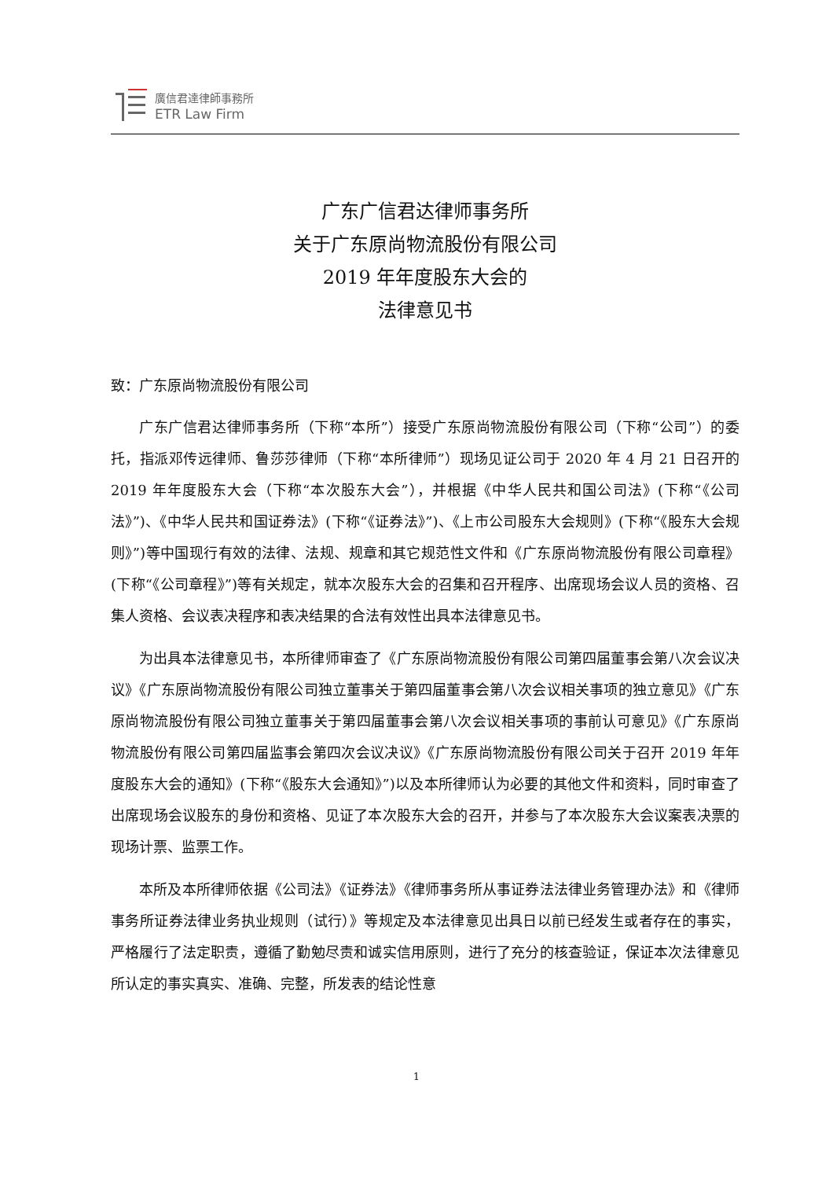廣信君達律師事務所
ETR Law Firm
广东广信君达律师事务所
关于广东原尚物流股份有限公司
2019 年年度股东大会的
法律意见书
致：广东原尚物流股份有限公司
广东广信君达律师事务所（下称“本所”）接受广东原尚物流股份有限公司（下称“公司”）的委托，指派邓传远律师、鲁莎莎律师（下称“本所律师”）现场见证公司于 2020 年 4 月 21 日召开的 2019 年年度股东大会（下称“本次股东大会”），并根据《中华人民共和国公司法》(下称“《公司法》”)、《中华人民共和国证券法》(下称“《证券法》”)、《上市公司股东大会规则》(下称“《股东大会规则》”)等中国现行有效的法律、法规、规章和其它规范性文件和《广东原尚物流股份有限公司章程》(下称“《公司章程》”)等有关规定，就本次股东大会的召集和召开程序、出席现场会议人员的资格、召集人资格、会议表决程序和表决结果的合法有效性出具本法律意见书。
为出具本法律意见书，本所律师审查了《广东原尚物流股份有限公司第四届董事会第八次会议决议》《广东原尚物流股份有限公司独立董事关于第四届董事会第八次会议相关事项的独立意见》《广东原尚物流股份有限公司独立董事关于第四届董事会第八次会议相关事项的事前认可意见》《广东原尚物流股份有限公司第四届监事会第四次会议决议》《广东原尚物流股份有限公司关于召开 2019 年年度股东大会的通知》(下称“《股东大会通知》”)以及本所律师认为必要的其他文件和资料，同时审查了出席现场会议股东的身份和资格、见证了本次股东大会的召开，并参与了本次股东大会议案表决票的现场计票、监票工作。
本所及本所律师依据《公司法》《证券法》《律师事务所从事证券法法律业务管理办法》和《律师事务所证券法律业务执业规则（试行）》等规定及本法律意见出具日以前已经发生或者存在的事实，严格履行了法定职责，遵循了勤勉尽责和诚实信用原则，进行了充分的核查验证，保证本次法律意见所认定的事实真实、准确、完整，所发表的结论性意
1